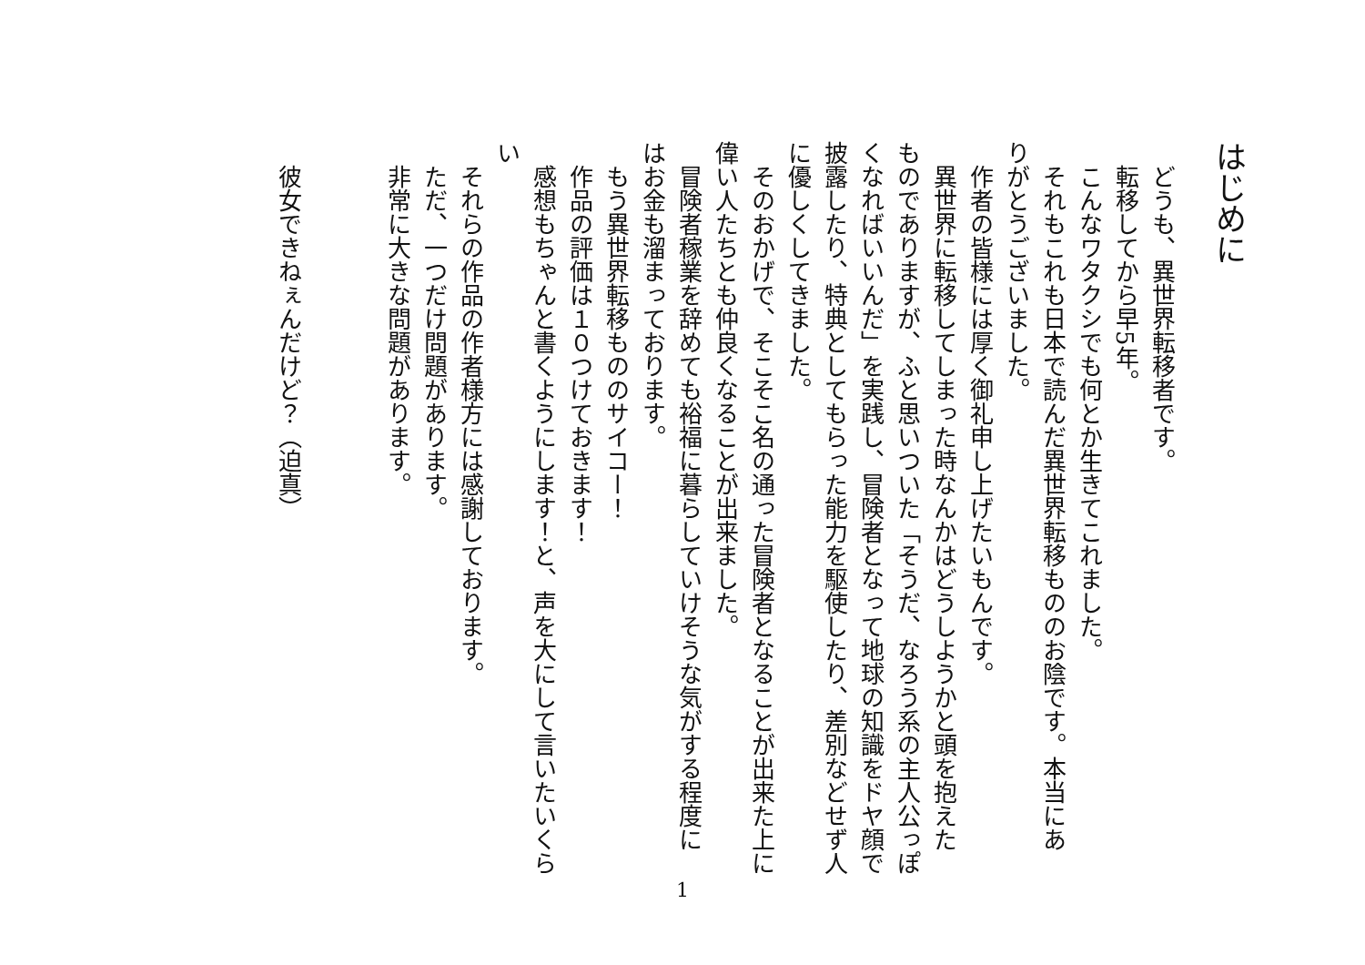はじめに
　どうも、異世界転移者です。
　転移してから早5年。
　こんなワタクシでも何とか生きてこれました。
　それもこれも日本で読んだ異世界転移もののお陰です。本当にあ
りがとうございました。
　作者の皆様には厚く御礼申し上げたいもんです。
　異世界に転移してしまった時なんかはどうしようかと頭を抱えた
ものでありますが、ふと思いついた「そうだ、なろう系の主人公っぽ
くなればいいんだ」を実践し、冒険者となって地球の知識をドヤ顔で
披露したり、特典としてもらった能力を駆使したり、差別などせず人
に優しくしてきました。
　そのおかげで、そこそこ名の通った冒険者となることが出来た上に
偉い人たちとも仲良くなることが出来ました。
　冒険者稼業を辞めても裕福に暮らしていけそうな気がする程度に
はお金も溜まっております。
　もう異世界転移もののサイコー！
　作品の評価は１０つけておきます！
　感想もちゃんと書くようにします！と、声を大にして言いたいくら
い
　それらの作品の作者様方には感謝しております。
　ただ、一つだけ問題があります。
　非常に大きな問題があります。
　彼女できねぇんだけど？（迫真）
1